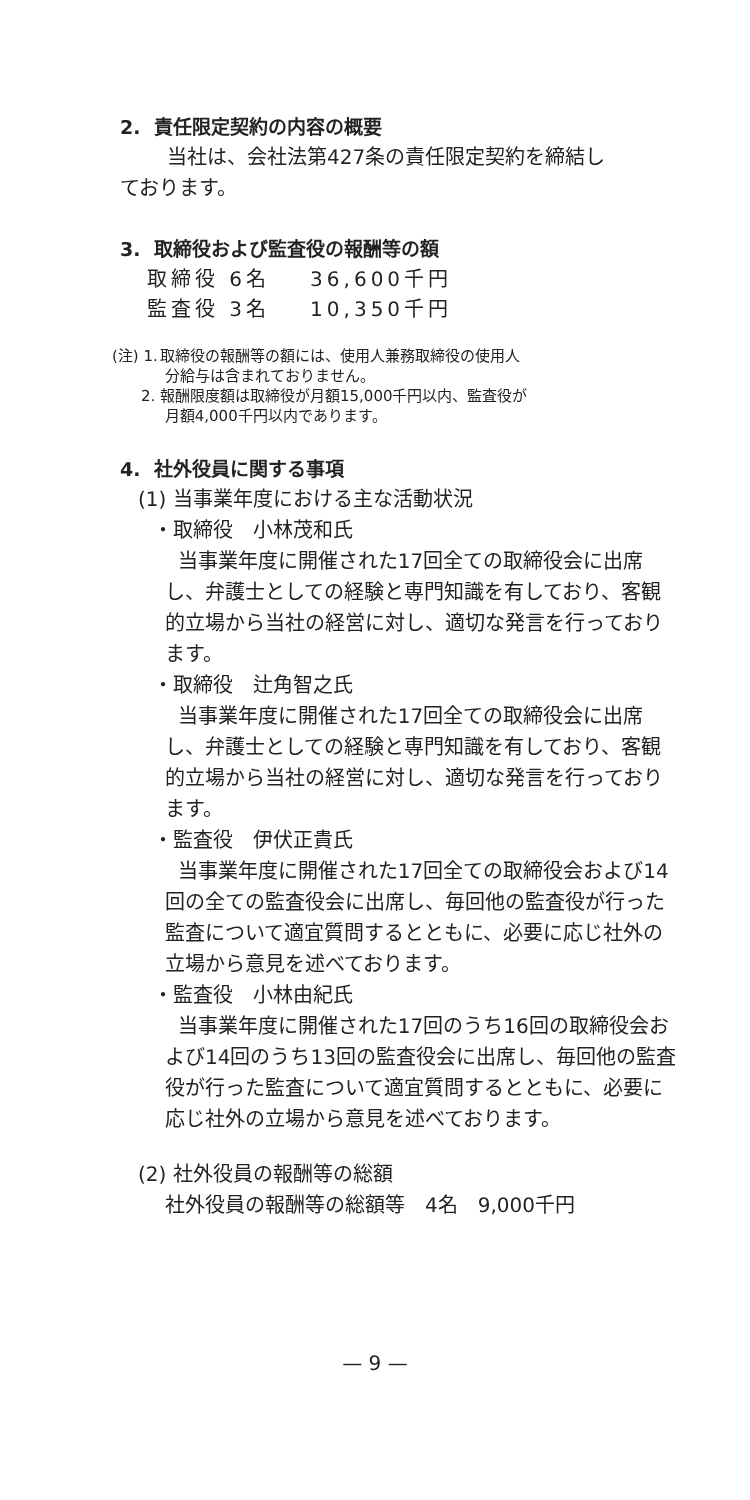2. 責任限定契約の内容の概要
当社は、会社法第427条の責任限定契約を締結し
ております。
3. 取締役および監査役の報酬等の額
| 取締役 6名 | 36,600千円 |
| 監査役 3名 | 10,350千円 |
(注) 1. 取締役の報酬等の額には、使用人兼務取締役の使用人
分給与は含まれておりません。
2. 報酬限度額は取締役が月額15,000千円以内、監査役が
月額4,000千円以内であります。
4. 社外役員に関する事項
(1) 当事業年度における主な活動状況
・取締役　小林茂和氏
当事業年度に開催された17回全ての取締役会に出席し、弁護士としての経験と専門知識を有しており、客観的立場から当社の経営に対し、適切な発言を行っております。
・取締役　辻角智之氏
当事業年度に開催された17回全ての取締役会に出席し、弁護士としての経験と専門知識を有しており、客観的立場から当社の経営に対し、適切な発言を行っております。
・監査役　伊伏正貴氏
当事業年度に開催された17回全ての取締役会および14回の全ての監査役会に出席し、毎回他の監査役が行った監査について適宜質問するとともに、必要に応じ社外の立場から意見を述べております。
・監査役　小林由紀氏
当事業年度に開催された17回のうち16回の取締役会および14回のうち13回の監査役会に出席し、毎回他の監査役が行った監査について適宜質問するとともに、必要に応じ社外の立場から意見を述べております。
(2) 社外役員の報酬等の総額
社外役員の報酬等の総額等　4名　9,000千円
— 9 —